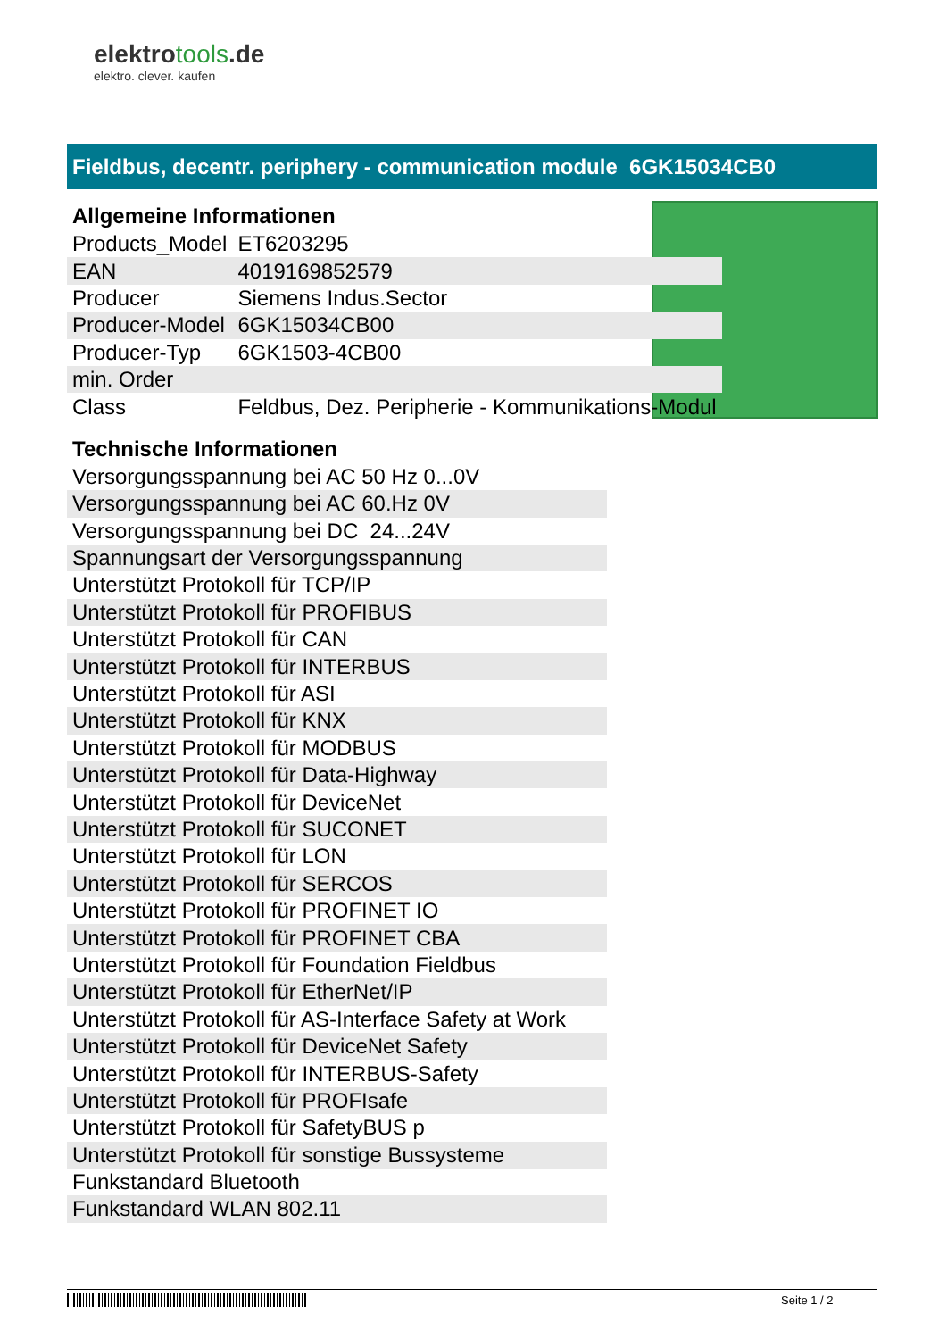elektrotools.de
elektro. clever. kaufen
Fieldbus, decentr. periphery - communication module 6GK15034CB0
Allgemeine Informationen
| Products_Model | ET6203295 |
| EAN | 4019169852579 |
| Producer | Siemens Indus.Sector |
| Producer-Model | 6GK15034CB00 |
| Producer-Typ | 6GK1503-4CB00 |
| min. Order | |
| Class | Feldbus, Dez. Peripherie - Kommunikations-Modul |
Technische Informationen
| Versorgungsspannung bei AC 50 Hz 0...0V |
| Versorgungsspannung bei AC 60.Hz 0V |
| Versorgungsspannung bei DC 24...24V |
| Spannungsart der Versorgungsspannung |
| Unterstützt Protokoll für TCP/IP |
| Unterstützt Protokoll für PROFIBUS |
| Unterstützt Protokoll für CAN |
| Unterstützt Protokoll für INTERBUS |
| Unterstützt Protokoll für ASI |
| Unterstützt Protokoll für KNX |
| Unterstützt Protokoll für MODBUS |
| Unterstützt Protokoll für Data-Highway |
| Unterstützt Protokoll für DeviceNet |
| Unterstützt Protokoll für SUCONET |
| Unterstützt Protokoll für LON |
| Unterstützt Protokoll für SERCOS |
| Unterstützt Protokoll für PROFINET IO |
| Unterstützt Protokoll für PROFINET CBA |
| Unterstützt Protokoll für Foundation Fieldbus |
| Unterstützt Protokoll für EtherNet/IP |
| Unterstützt Protokoll für AS-Interface Safety at Work |
| Unterstützt Protokoll für DeviceNet Safety |
| Unterstützt Protokoll für INTERBUS-Safety |
| Unterstützt Protokoll für PROFIsafe |
| Unterstützt Protokoll für SafetyBUS p |
| Unterstützt Protokoll für sonstige Bussysteme |
| Funkstandard Bluetooth |
| Funkstandard WLAN 802.11 |
Seite 1 / 2